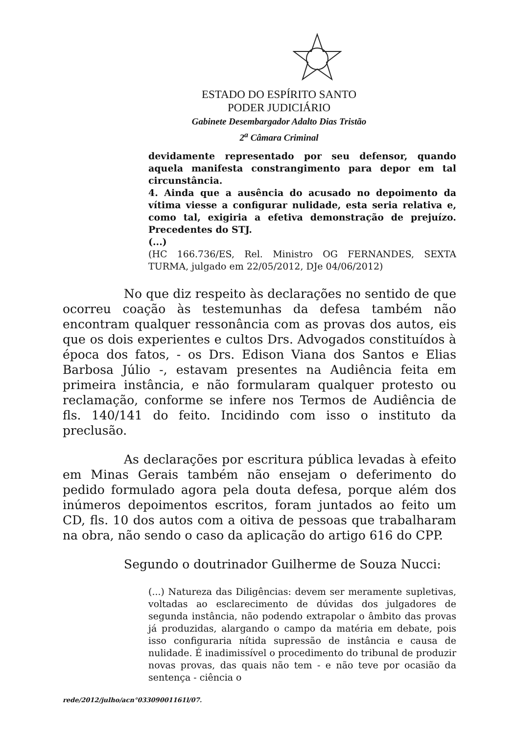ESTADO DO ESPÍRITO SANTO
PODER JUDICIÁRIO
Gabinete Desembargador Adalto Dias Tristão
2<sup>a</sup> Câmara Criminal
devidamente representado por seu defensor, quando aquela manifesta constrangimento para depor em tal circunstância.
4. Ainda que a ausência do acusado no depoimento da vítima viesse a configurar nulidade, esta seria relativa e, como tal, exigiria a efetiva demonstração de prejuízo. Precedentes do STJ.
(...)
(HC 166.736/ES, Rel. Ministro OG FERNANDES, SEXTA TURMA, julgado em 22/05/2012, DJe 04/06/2012)
No que diz respeito às declarações no sentido de que ocorreu coação às testemunhas da defesa também não encontram qualquer ressonância com as provas dos autos, eis que os dois experientes e cultos Drs. Advogados constituídos à época dos fatos, - os Drs. Edison Viana dos Santos e Elias Barbosa Júlio -, estavam presentes na Audiência feita em primeira instância, e não formularam qualquer protesto ou reclamação, conforme se infere nos Termos de Audiência de fls. 140/141 do feito. Incidindo com isso o instituto da preclusão.
As declarações por escritura pública levadas à efeito em Minas Gerais também não ensejam o deferimento do pedido formulado agora pela douta defesa, porque além dos inúmeros depoimentos escritos, foram juntados ao feito um CD, fls. 10 dos autos com a oitiva de pessoas que trabalharam na obra, não sendo o caso da aplicação do artigo 616 do CPP.
Segundo o doutrinador Guilherme de Souza Nucci:
(...) Natureza das Diligências: devem ser meramente supletivas, voltadas ao esclarecimento de dúvidas dos julgadores de segunda instância, não podendo extrapolar o âmbito das provas já produzidas, alargando o campo da matéria em debate, pois isso configuraria nítida supressão de instância e causa de nulidade. É inadimissível o procedimento do tribunal de produzir novas provas, das quais não tem - e não teve por ocasião da sentença - ciência o
rede/2012/julho/acn°03309001161l/07.